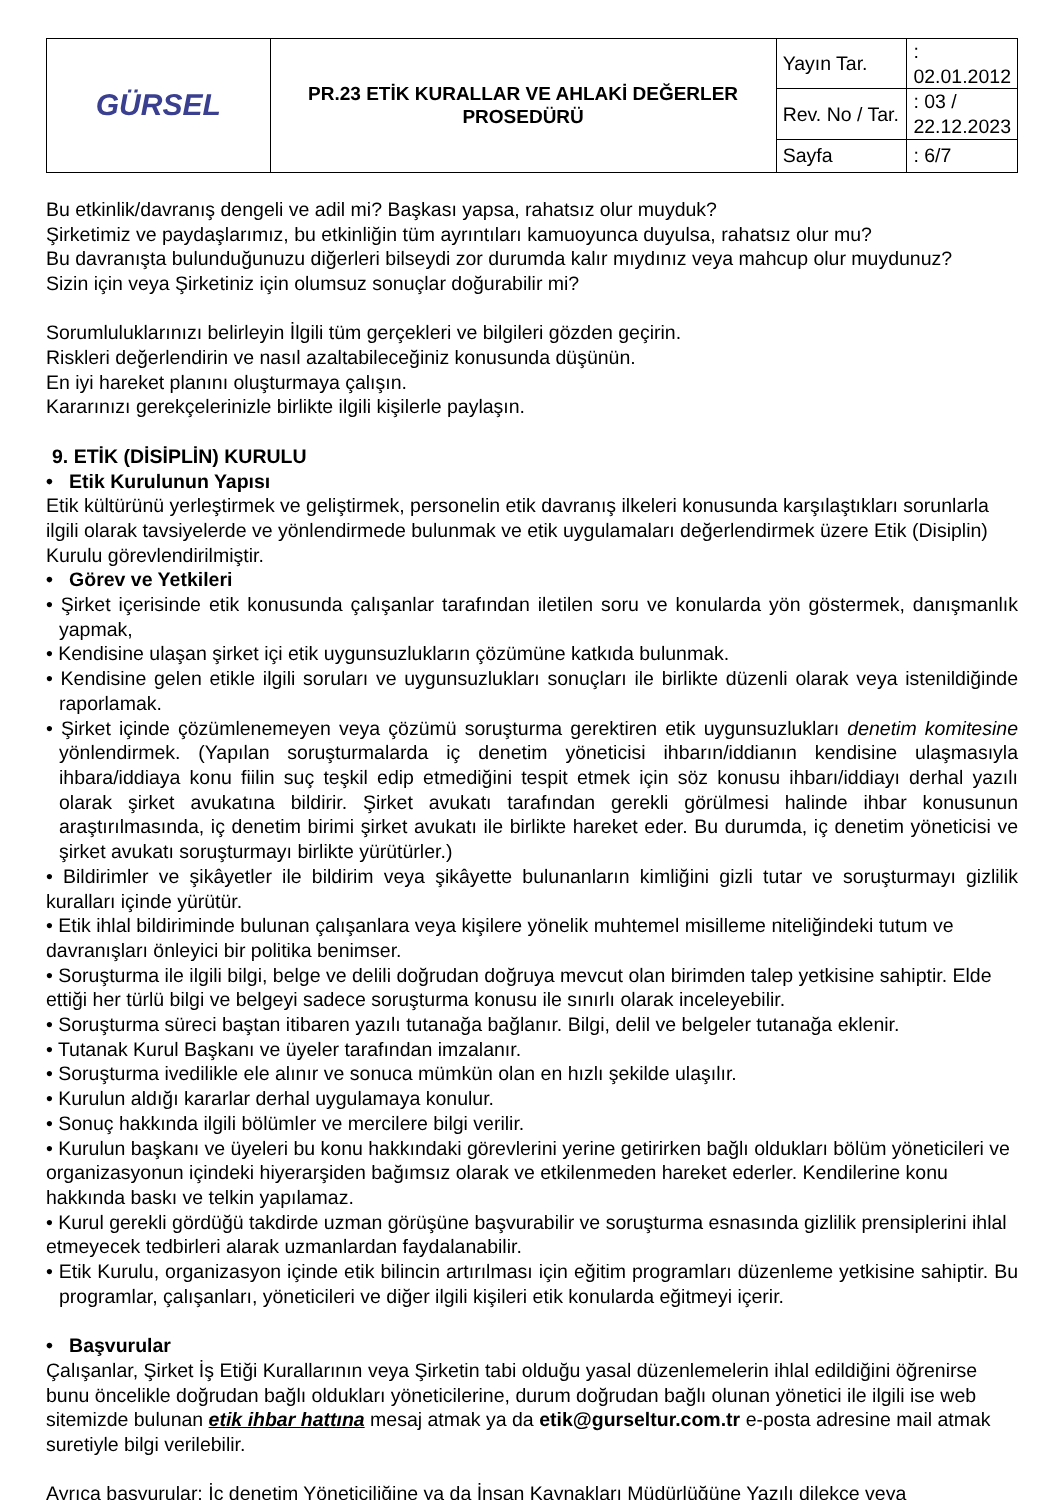| GÜRSEL | PR.23 ETİK KURALLAR VE AHLAKİ DEĞERLER PROSEDÜRÜ | Yayın Tar. | : 02.01.2012 |
| | | Rev. No / Tar. | : 03 / 22.12.2023 |
| | | Sayfa | : 6/7 |
Bu etkinlik/davranış dengeli ve adil mi? Başkası yapsa, rahatsız olur muyduk?
Şirketimiz ve paydaşlarımız, bu etkinliğin tüm ayrıntıları kamuoyunca duyulsa, rahatsız olur mu?
Bu davranışta bulunduğunuzu diğerleri bilseydi zor durumda kalır mıydınız veya mahcup olur muydunuz?
Sizin için veya Şirketiniz için olumsuz sonuçlar doğurabilir mi?
Sorumluluklarınızı belirleyin İlgili tüm gerçekleri ve bilgileri gözden geçirin.
Riskleri değerlendirin ve nasıl azaltabileceğiniz konusunda düşünün.
En iyi hareket planını oluşturmaya çalışın.
Kararınızı gerekçelerinizle birlikte ilgili kişilerle paylaşın.
9. ETİK (DİSİPLİN) KURULU
• Etik Kurulunun Yapısı
Etik kültürünü yerleştirmek ve geliştirmek, personelin etik davranış ilkeleri konusunda karşılaştıkları sorunlarla ilgili olarak tavsiyelerde ve yönlendirmede bulunmak ve etik uygulamaları değerlendirmek üzere Etik (Disiplin) Kurulu görevlendirilmiştir.
• Görev ve Yetkileri
• Şirket içerisinde etik konusunda çalışanlar tarafından iletilen soru ve konularda yön göstermek, danışmanlık yapmak,
• Kendisine ulaşan şirket içi etik uygunsuzlukların çözümüne katkıda bulunmak.
• Kendisine gelen etikle ilgili soruları ve uygunsuzlukları sonuçları ile birlikte düzenli olarak veya istenildiğinde raporlamak.
• Şirket içinde çözümlenemeyen veya çözümü soruşturma gerektiren etik uygunsuzlukları denetim komitesine yönlendirmek. (Yapılan soruşturmalarda iç denetim yöneticisi ihbarın/iddianın kendisine ulaşmasıyla ihbara/iddiaya konu fiilin suç teşkil edip etmediğini tespit etmek için söz konusu ihbarı/iddiayı derhal yazılı olarak şirket avukatına bildirir. Şirket avukatı tarafından gerekli görülmesi halinde ihbar konusunun araştırılmasında, iç denetim birimi şirket avukatı ile birlikte hareket eder. Bu durumda, iç denetim yöneticisi ve şirket avukatı soruşturmayı birlikte yürütürler.)
• Bildirimler ve şikâyetler ile bildirim veya şikâyette bulunanların kimliğini gizli tutar ve soruşturmayı gizlilik kuralları içinde yürütür.
• Etik ihlal bildiriminde bulunan çalışanlara veya kişilere yönelik muhtemel misilleme niteliğindeki tutum ve davranışları önleyici bir politika benimser.
• Soruşturma ile ilgili bilgi, belge ve delili doğrudan doğruya mevcut olan birimden talep yetkisine sahiptir. Elde ettiği her türlü bilgi ve belgeyi sadece soruşturma konusu ile sınırlı olarak inceleyebilir.
• Soruşturma süreci baştan itibaren yazılı tutanağa bağlanır. Bilgi, delil ve belgeler tutanağa eklenir.
• Tutanak Kurul Başkanı ve üyeler tarafından imzalanır.
• Soruşturma ivedilikle ele alınır ve sonuca mümkün olan en hızlı şekilde ulaşılır.
• Kurulun aldığı kararlar derhal uygulamaya konulur.
• Sonuç hakkında ilgili bölümler ve mercilere bilgi verilir.
• Kurulun başkanı ve üyeleri bu konu hakkındaki görevlerini yerine getirirken bağlı oldukları bölüm yöneticileri ve organizasyonun içindeki hiyerarşiden bağımsız olarak ve etkilenmeden hareket ederler. Kendilerine konu hakkında baskı ve telkin yapılamaz.
• Kurul gerekli gördüğü takdirde uzman görüşüne başvurabilir ve soruşturma esnasında gizlilik prensiplerini ihlal etmeyecek tedbirleri alarak uzmanlardan faydalanabilir.
• Etik Kurulu, organizasyon içinde etik bilincin artırılması için eğitim programları düzenleme yetkisine sahiptir. Bu programlar, çalışanları, yöneticileri ve diğer ilgili kişileri etik konularda eğitmeyi içerir.
• Başvurular
Çalışanlar, Şirket İş Etiği Kurallarının veya Şirketin tabi olduğu yasal düzenlemelerin ihlal edildiğini öğrenirse bunu öncelikle doğrudan bağlı oldukları yöneticilerine, durum doğrudan bağlı olunan yönetici ile ilgili ise web sitemizde bulunan etik ihbar hattına mesaj atmak ya da etik@gurseltur.com.tr e-posta adresine mail atmak suretiyle bilgi verilebilir.
Ayrıca başvurular; İç denetim Yöneticiliğine ya da İnsan Kaynakları Müdürlüğüne Yazılı dilekçe veya